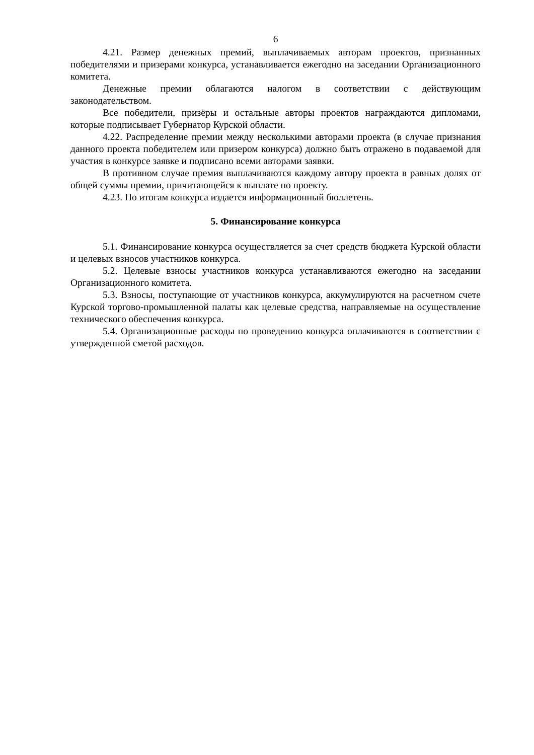6
4.21. Размер денежных премий, выплачиваемых авторам проектов, признанных победителями и призерами конкурса, устанавливается ежегодно на заседании Организационного комитета.
Денежные премии облагаются налогом в соответствии с действующим законодательством.
Все победители, призёры и остальные авторы проектов награждаются дипломами, которые подписывает Губернатор Курской области.
4.22. Распределение премии между несколькими авторами проекта (в случае признания данного проекта победителем или призером конкурса) должно быть отражено в подаваемой для участия в конкурсе заявке и подписано всеми авторами заявки.
В противном случае премия выплачиваются каждому автору проекта в равных долях от общей суммы премии, причитающейся к выплате по проекту.
4.23. По итогам конкурса издается информационный бюллетень.
5. Финансирование конкурса
5.1. Финансирование конкурса осуществляется за счет средств бюджета Курской области и целевых взносов участников конкурса.
5.2. Целевые взносы участников конкурса устанавливаются ежегодно на заседании Организационного комитета.
5.3. Взносы, поступающие от участников конкурса, аккумулируются на расчетном счете Курской торгово-промышленной палаты как целевые средства, направляемые на осуществление технического обеспечения конкурса.
5.4. Организационные расходы по проведению конкурса оплачиваются в соответствии с утвержденной сметой расходов.